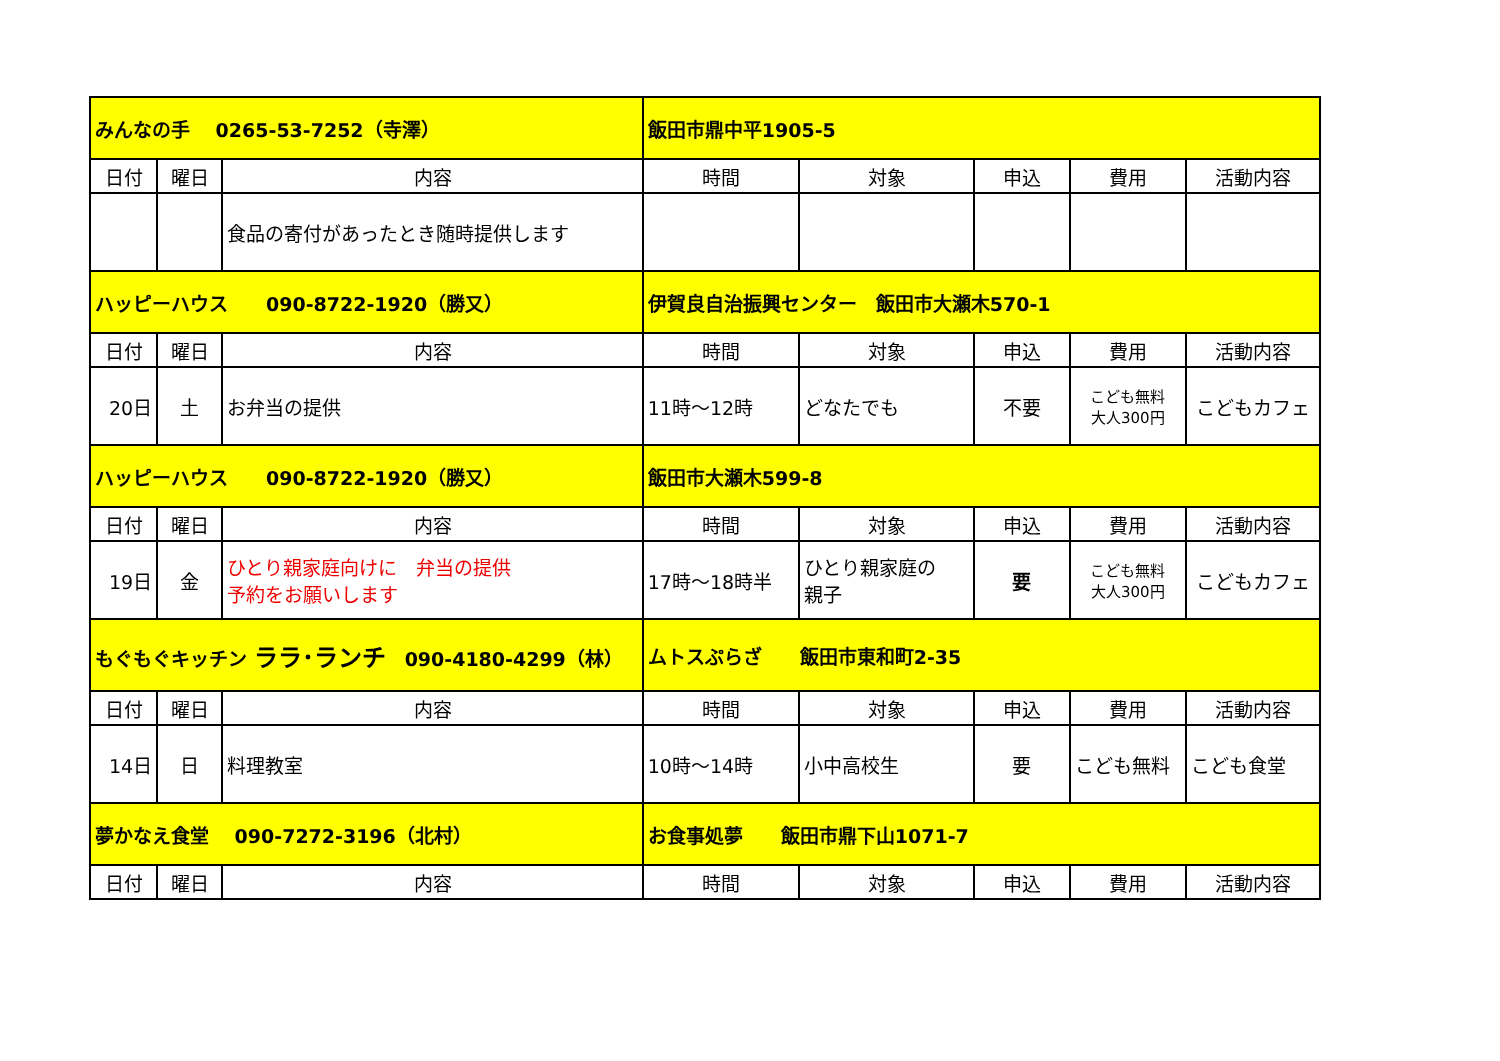| みんなの手 0265-53-7252（寺澤） | | | 飯田市鼎中平1905-5 | | | | |
| 日付 | 曜日 | 内容 | 時間 | 対象 | 申込 | 費用 | 活動内容 |
| | | 食品の寄付があったとき随時提供します | | | | | |
| ハッピーハウス 090-8722-1920（勝又） | | | 伊賀良自治振興センター 飯田市大瀬木570-1 | | | | |
| 日付 | 曜日 | 内容 | 時間 | 対象 | 申込 | 費用 | 活動内容 |
| 20日 | 土 | お弁当の提供 | 11時～12時 | どなたでも | 不要 | こども無料 大人300円 | こどもカフェ |
| ハッピーハウス 090-8722-1920（勝又） | | | 飯田市大瀬木599-8 | | | | |
| 日付 | 曜日 | 内容 | 時間 | 対象 | 申込 | 費用 | 活動内容 |
| 19日 | 金 | ひとり親家庭向けに 弁当の提供 予約をお願いします | 17時～18時半 | ひとり親家庭の 親子 | 要 | こども無料 大人300円 | こどもカフェ |
| もぐもぐキッチン ララ･ランチ 090-4180-4299（林） | | | ムトスぷらざ 飯田市東和町2-35 | | | | |
| 日付 | 曜日 | 内容 | 時間 | 対象 | 申込 | 費用 | 活動内容 |
| 14日 | 日 | 料理教室 | 10時～14時 | 小中高校生 | 要 | こども無料 | こども食堂 |
| 夢かなえ食堂 090-7272-3196（北村） | | | お食事処夢 飯田市鼎下山1071-7 | | | | |
| 日付 | 曜日 | 内容 | 時間 | 対象 | 申込 | 費用 | 活動内容 |